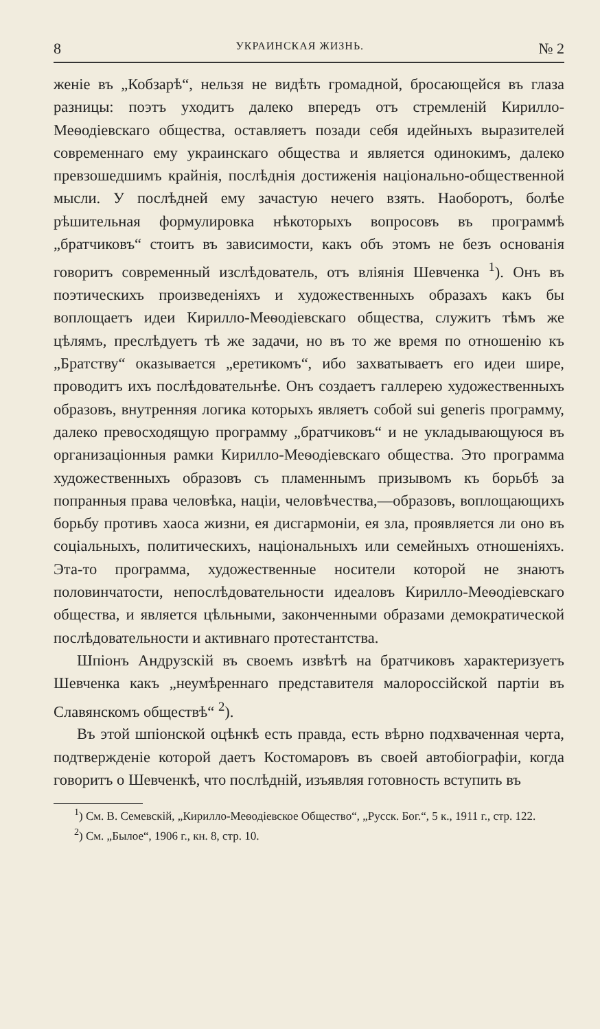8 УКРАИНСКАЯ ЖИЗНЬ. № 2
женіе въ „Кобзарѣ“, нельзя не видѣть громадной, бросающейся въ глаза разницы: поэтъ уходитъ далеко впередъ отъ стремленій Кирилло-Меѳодіевскаго общества, оставляетъ позади себя идейныхъ выразителей современнаго ему украинскаго общества и является одинокимъ, далеко превзошедшимъ крайнія, послѣднія достиженія національно-общественной мысли. У послѣдней ему зачастую нечего взять. Наоборотъ, болѣе рѣшительная формулировка нѣкоторыхъ вопросовъ въ программѣ „братчиковъ“ стоитъ въ зависимости, какъ объ этомъ не безъ основанія говоритъ современный изслѣдователь, отъ вліянія Шевченка <sup>1</sup>). Онъ въ поэтическихъ произведеніяхъ и художественныхъ образахъ какъ бы воплощаетъ идеи Кирилло-Меѳодіевскаго общества, служитъ тѣмъ же цѣлямъ, преслѣдуетъ тѣ же задачи, но въ то же время по отношенію къ „Братству“ оказывается „еретикомъ“, ибо захватываетъ его идеи шире, проводитъ ихъ послѣдовательнѣе. Онъ создаетъ галлерею художественныхъ образовъ, внутренняя логика которыхъ являетъ собой sui generis программу, далеко превосходящую программу „братчиковъ“ и не укладывающуюся въ организаціонныя рамки Кирилло-Меѳодіевскаго общества. Это программа художественныхъ образовъ съ пламеннымъ призывомъ къ борьбѣ за попранныя права человѣка, націи, человѣчества,—образовъ, воплощающихъ борьбу противъ хаоса жизни, ея дисгармоніи, ея зла, проявляется ли оно въ соціальныхъ, политическихъ, національныхъ или семейныхъ отношеніяхъ. Эта-то программа, художественные носители которой не знаютъ половинчатости, непослѣдовательности идеаловъ Кирилло-Меѳодіевскаго общества, и является цѣльными, законченными образами демократической послѣдовательности и активнаго протестантства.
Шпіонъ Андрузскій въ своемъ извѣтѣ на братчиковъ характеризуетъ Шевченка какъ „неумѣреннаго представителя малороссійской партіи въ Славянскомъ обществѣ“ <sup>2</sup>).
Въ этой шпіонской оцѣнкѣ есть правда, есть вѣрно подхваченная черта, подтвержденіе которой даетъ Костомаровъ въ своей автобіографіи, когда говоритъ о Шевченкѣ, что послѣдній, изъявляя готовность вступить въ
<sup>1</sup>) См. В. Семевскій, „Кирилло-Меѳодіевское Общество“, „Русск. Бог.“, 5 к., 1911 г., стр. 122.
<sup>2</sup>) См. „Былое“, 1906 г., кн. 8, стр. 10.